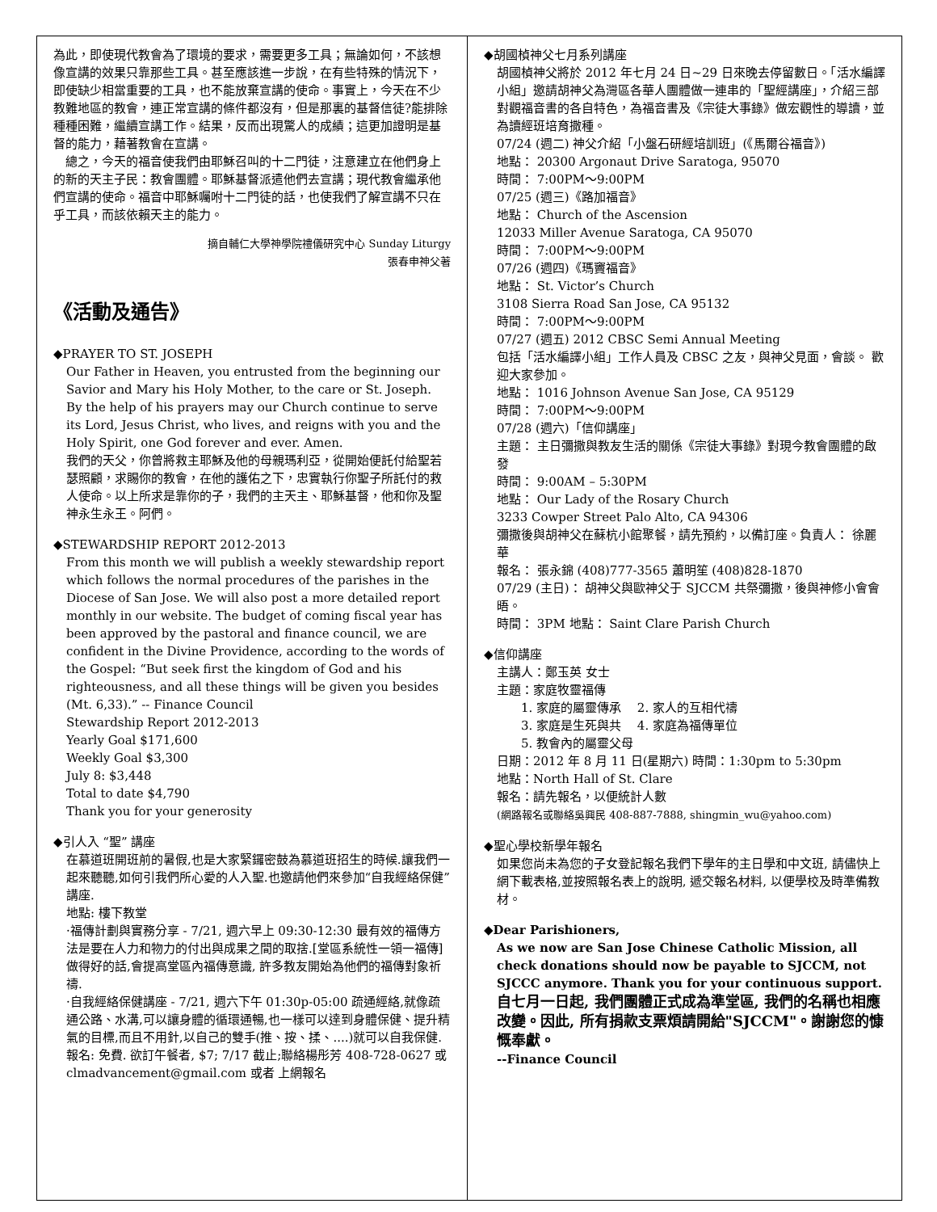為此，即使現代教會為了環境的要求，需要更多工具；無論如何，不該想像宣講的效果只靠那些工具。甚至應該進一步說，在有些特殊的情況下，即使缺少相當重要的工具，也不能放棄宣講的使命。事實上，今天在不少教難地區的教會，連正常宣講的條件都沒有，但是那裏的基督信徒?能排除種種困難，繼續宣講工作。結果，反而出現驚人的成績；這更加證明是基督的能力，藉著教會在宣講。
　總之，今天的福音使我們由耶穌召叫的十二門徒，注意建立在他們身上的新的天主子民：教會團體。耶穌基督派遣他們去宣講；現代教會繼承他們宣講的使命。福音中耶穌囑咐十二門徒的話，也使我們了解宣講不只在乎工具，而該依賴天主的能力。
摘自輔仁大學神學院禮儀研究中心 Sunday Liturgy
張春申神父著
《活動及通告》
◆PRAYER TO ST. JOSEPH
Our Father in Heaven, you entrusted from the beginning our Savior and Mary his Holy Mother, to the care or St. Joseph. By the help of his prayers may our Church continue to serve its Lord, Jesus Christ, who lives, and reigns with you and the Holy Spirit, one God forever and ever. Amen.
我們的天父，你曾將救主耶穌及他的母親瑪利亞，從開始便託付給聖若瑟照顧，求賜你的教會，在他的護佑之下，忠實執行你聖子所託付的救人使命。以上所求是靠你的子，我們的主天主、耶穌基督，他和你及聖神永生永王。阿們。
◆STEWARDSHIP REPORT 2012-2013
From this month we will publish a weekly stewardship report which follows the normal procedures of the parishes in the Diocese of San Jose. We will also post a more detailed report monthly in our website. The budget of coming fiscal year has been approved by the pastoral and finance council, we are confident in the Divine Providence, according to the words of the Gospel: “But seek first the kingdom of God and his righteousness, and all these things will be given you besides (Mt. 6,33).” -- Finance Council
Stewardship Report 2012-2013
Yearly Goal $171,600
Weekly Goal $3,300
July 8: $3,448
Total to date $4,790
Thank you for your generosity
◆引人入 “聖” 講座
在慕道班開班前的暑假,也是大家緊鑼密鼓為慕道班招生的時候.讓我們一起來聽聽,如何引我們所心愛的人入聖.也邀請他們來參加“自我經絡保健”講座.
地點: 樓下教堂
·福傳計劃與實務分享 - 7/21, 週六早上 09:30-12:30 最有效的福傳方法是要在人力和物力的付出與成果之間的取捨.[堂區系統性一領一福傳] 做得好的話,會提高堂區內福傳意識, 許多教友開始為他們的福傳對象祈禱.
·自我經絡保健講座 - 7/21, 週六下午 01:30p-05:00 疏通經絡,就像疏通公路、水溝,可以讓身體的循環通暢,也一樣可以達到身體保健、提升精氣的目標,而且不用針,以自己的雙手(推、按、揉、....)就可以自我保健.
報名: 免費. 欲訂午餐者, $7; 7/17 截止;聯絡楊彤芳 408-728-0627 或 clmadvancement@gmail.com 或者 上網報名
◆胡國楨神父七月系列講座
胡國楨神父將於 2012 年七月 24 日~29 日來晚去停留數日。「活水編譯小組」邀請胡神父為灣區各華人團體做一連串的「聖經講座」，介紹三部對觀福音書的各自特色，為福音書及《宗徒大事錄》做宏觀性的導讀，並為讀經班培育撒種。
07/24 (週二) 神父介紹「小盤石研經培訓班」(《馬爾谷福音》)
地點： 20300 Argonaut Drive Saratoga, 95070
時間： 7:00PM～9:00PM
07/25 (週三)《路加福音》
地點： Church of the Ascension
12033 Miller Avenue Saratoga, CA 95070
時間： 7:00PM～9:00PM
07/26 (週四)《瑪竇福音》
地點： St. Victor’s Church
3108 Sierra Road San Jose, CA 95132
時間： 7:00PM～9:00PM
07/27 (週五) 2012 CBSC Semi Annual Meeting
包括「活水編譯小組」工作人員及 CBSC 之友，與神父見面，會談。 歡迎大家參加。
地點： 1016 Johnson Avenue San Jose, CA 95129
時間： 7:00PM～9:00PM
07/28 (週六)「信仰講座」
主題： 主日彌撒與教友生活的關係《宗徒大事錄》對現今教會團體的啟發
時間： 9:00AM – 5:30PM
地點： Our Lady of the Rosary Church
3233 Cowper Street Palo Alto, CA 94306
彌撒後與胡神父在蘇杭小館聚餐，請先預約，以備訂座。負責人： 徐麗華
報名： 張永錦 (408)777-3565 蕭明笙 (408)828-1870
07/29 (主日)： 胡神父與歐神父于 SJCCM 共祭彌撒，後與神修小會會晤。
時間： 3PM 地點： Saint Clare Parish Church
◆信仰講座
主講人：鄭玉英 女士
主題：家庭牧靈福傳
　　1. 家庭的屬靈傳承　 2. 家人的互相代禱
　　3. 家庭是生死與共　 4. 家庭為福傳單位
　　5. 教會內的屬靈父母
日期：2012 年 8 月 11 日(星期六) 時間：1:30pm to 5:30pm
地點：North Hall of St. Clare
報名：請先報名，以便統計人數
(網路報名或聯絡吳興民 408-887-7888, shingmin_wu@yahoo.com)
◆聖心學校新學年報名
如果您尚未為您的子女登記報名我們下學年的主日學和中文班, 請儘快上網下載表格,並按照報名表上的說明, 遞交報名材料, 以便學校及時準備教材。
◆Dear Parishioners,
As we now are San Jose Chinese Catholic Mission, all check donations should now be payable to SJCCM, not SJCCC anymore. Thank you for your continuous support.
自七月一日起, 我們團體正式成為準堂區, 我們的名稱也相應改變。因此, 所有捐款支票煩請開給"SJCCM"。謝謝您的慷慨奉獻。
--Finance Council